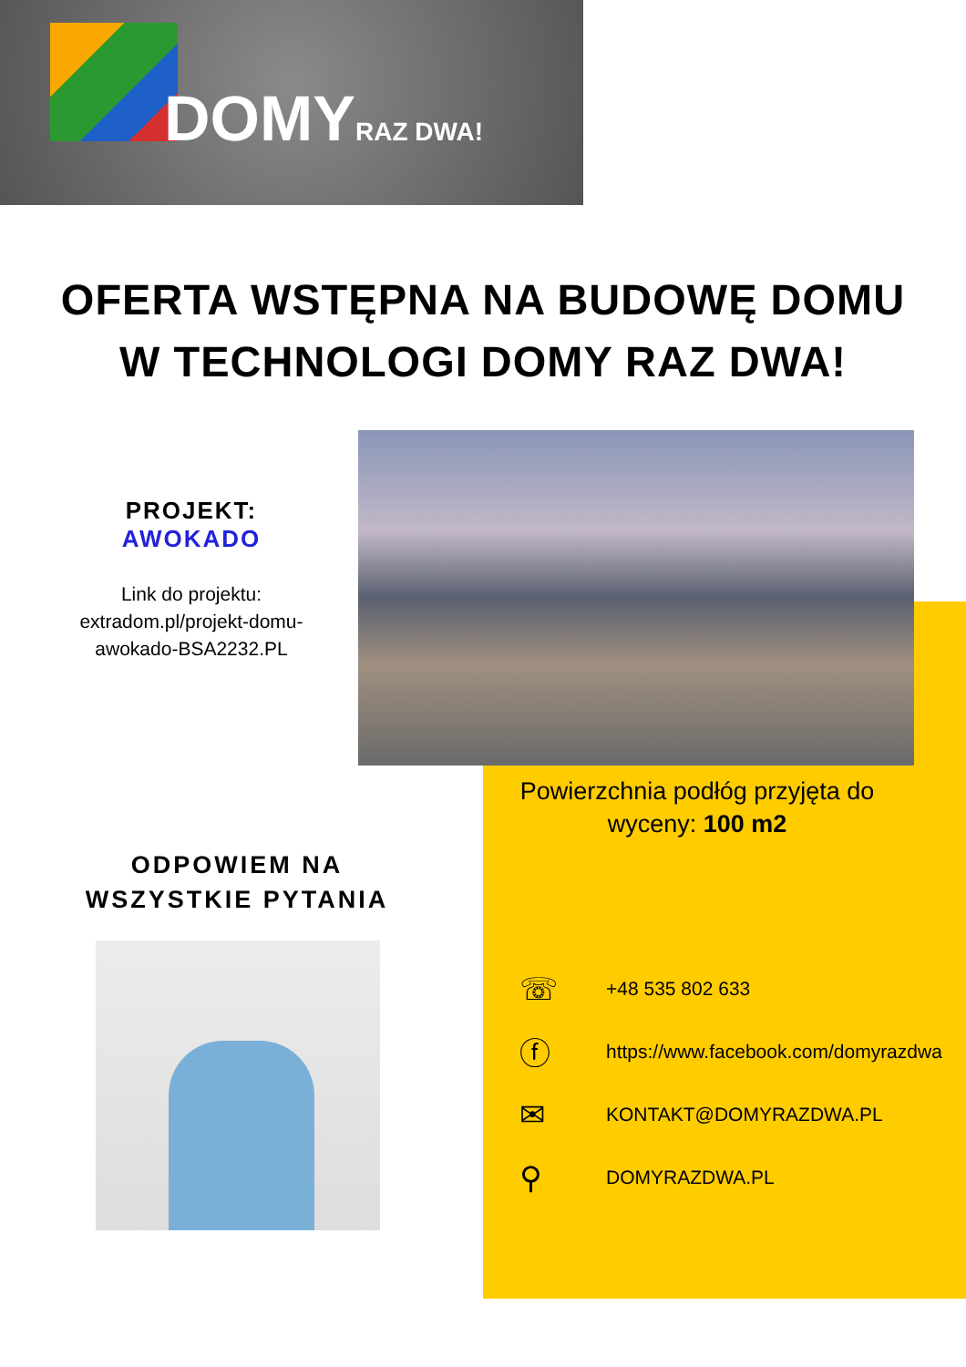DOMYRAZ DWA!
OFERTA WSTĘPNA NA BUDOWĘ DOMU
W TECHNOLOGI DOMY RAZ DWA!
PROJEKT:
AWOKADO
Link do projektu:
extradom.pl/projekt-domu-
awokado-BSA2232.PL
Powierzchnia podłóg przyjęta do wyceny: 100 m2
ODPOWIEM NA
WSZYSTKIE PYTANIA
☏ +48 535 802 633
ⓕ https://www.facebook.com/domyrazdwa
✉ KONTAKT@DOMYRAZDWA.PL
⚲ DOMYRAZDWA.PL